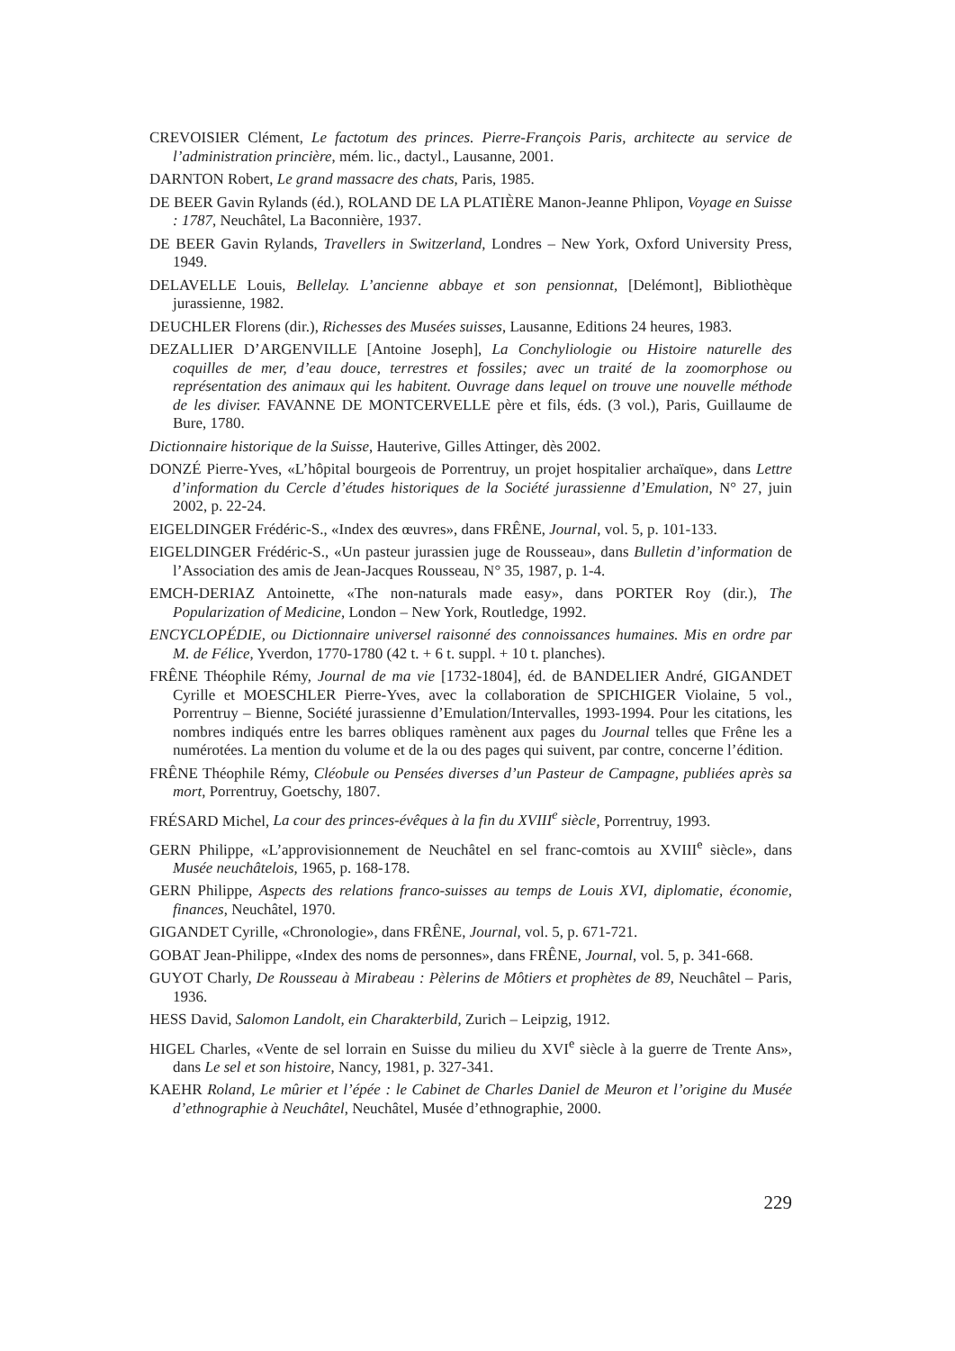CREVOISIER Clément, Le factotum des princes. Pierre-François Paris, architecte au service de l’administration princière, mém. lic., dactyl., Lausanne, 2001.
DARNTON Robert, Le grand massacre des chats, Paris, 1985.
DE BEER Gavin Rylands (éd.), ROLAND DE LA PLATIÈRE Manon-Jeanne Phlipon, Voyage en Suisse : 1787, Neuchâtel, La Baconnière, 1937.
DE BEER Gavin Rylands, Travellers in Switzerland, Londres – New York, Oxford University Press, 1949.
DELAVELLE Louis, Bellelay. L’ancienne abbaye et son pensionnat, [Delémont], Bibliothèque jurassienne, 1982.
DEUCHLER Florens (dir.), Richesses des Musées suisses, Lausanne, Editions 24 heures, 1983.
DEZALLIER D’ARGENVILLE [Antoine Joseph], La Conchyliologie ou Histoire naturelle des coquilles de mer, d’eau douce, terrestres et fossiles; avec un traité de la zoomorphose ou représentation des animaux qui les habitent. Ouvrage dans lequel on trouve une nouvelle méthode de les diviser. FAVANNE DE MONTCERVELLE père et fils, éds. (3 vol.), Paris, Guillaume de Bure, 1780.
Dictionnaire historique de la Suisse, Hauterive, Gilles Attinger, dès 2002.
DONZÉ Pierre-Yves, «L’hôpital bourgeois de Porrentruy, un projet hospitalier archaïque», dans Lettre d’information du Cercle d’études historiques de la Société jurassienne d’Emulation, N° 27, juin 2002, p. 22-24.
EIGELDINGER Frédéric-S., «Index des œuvres», dans FRÊNE, Journal, vol. 5, p. 101-133.
EIGELDINGER Frédéric-S., «Un pasteur jurassien juge de Rousseau», dans Bulletin d’information de l’Association des amis de Jean-Jacques Rousseau, N° 35, 1987, p. 1-4.
EMCH-DERIAZ Antoinette, «The non-naturals made easy», dans PORTER Roy (dir.), The Popularization of Medicine, London – New York, Routledge, 1992.
ENCYCLOPÉDIE, ou Dictionnaire universel raisonné des connoissances humaines. Mis en ordre par M. de Félice, Yverdon, 1770-1780 (42 t. + 6 t. suppl. + 10 t. planches).
FRÊNE Théophile Rémy, Journal de ma vie [1732-1804], éd. de BANDELIER André, GIGANDET Cyrille et MOESCHLER Pierre-Yves, avec la collaboration de SPICHIGER Violaine, 5 vol., Porrentruy – Bienne, Société jurassienne d’Emulation/Intervalles, 1993-1994. Pour les citations, les nombres indiqués entre les barres obliques ramènent aux pages du Journal telles que Frêne les a numérotées. La mention du volume et de la ou des pages qui suivent, par contre, concerne l’édition.
FRÊNE Théophile Rémy, Cléobule ou Pensées diverses d’un Pasteur de Campagne, publiées après sa mort, Porrentruy, Goetschy, 1807.
FRÉSARD Michel, La cour des princes-évêques à la fin du XVIII<sup>e</sup> siècle, Porrentruy, 1993.
GERN Philippe, «L’approvisionnement de Neuchâtel en sel franc-comtois au XVIII<sup>e</sup> siècle», dans Musée neuchâtelois, 1965, p. 168-178.
GERN Philippe, Aspects des relations franco-suisses au temps de Louis XVI, diplomatie, économie, finances, Neuchâtel, 1970.
GIGANDET Cyrille, «Chronologie», dans FRÊNE, Journal, vol. 5, p. 671-721.
GOBAT Jean-Philippe, «Index des noms de personnes», dans FRÊNE, Journal, vol. 5, p. 341-668.
GUYOT Charly, De Rousseau à Mirabeau : Pèlerins de Môtiers et prophètes de 89, Neuchâtel – Paris, 1936.
HESS David, Salomon Landolt, ein Charakterbild, Zurich – Leipzig, 1912.
HIGEL Charles, «Vente de sel lorrain en Suisse du milieu du XVI<sup>e</sup> siècle à la guerre de Trente Ans», dans Le sel et son histoire, Nancy, 1981, p. 327-341.
KAEHR Roland, Le mûrier et l’épée : le Cabinet de Charles Daniel de Meuron et l’origine du Musée d’ethnographie à Neuchâtel, Neuchâtel, Musée d’ethnographie, 2000.
229